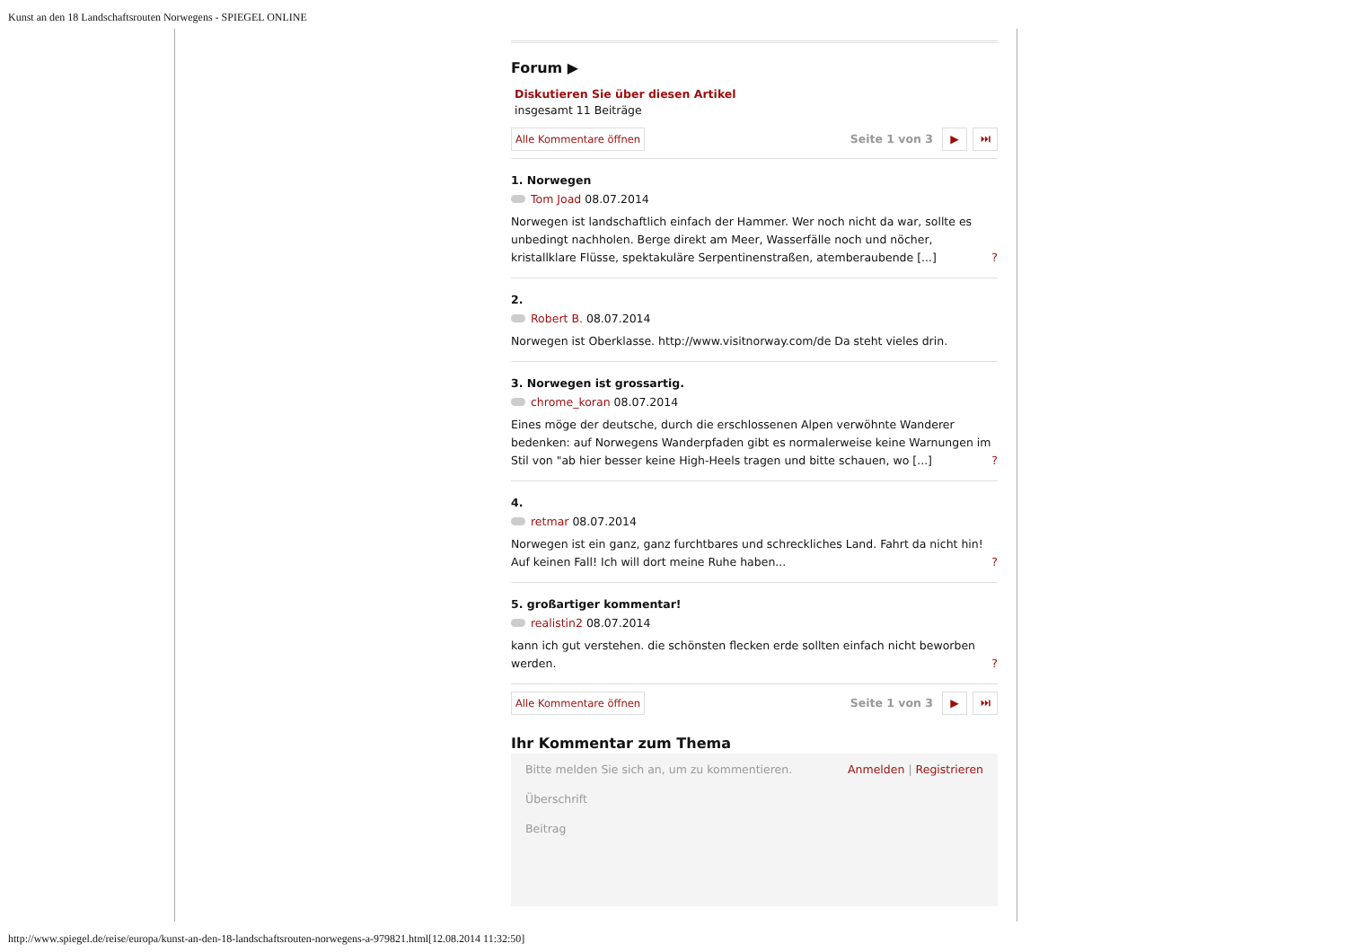Kunst an den 18 Landschaftsrouten Norwegens - SPIEGEL ONLINE
Forum ▶
Diskutieren Sie über diesen Artikel
insgesamt 11 Beiträge
Alle Kommentare öffnen Seite 1 von 3 ▶ ⏭
1. Norwegen
Tom Joad 08.07.2014
Norwegen ist landschaftlich einfach der Hammer. Wer noch nicht da war, sollte es unbedingt nachholen. Berge direkt am Meer, Wasserfälle noch und nöcher, kristallklare Flüsse, spektakuläre Serpentinenstraßen, atemberaubende [...] ?
2.
Robert B. 08.07.2014
Norwegen ist Oberklasse. http://www.visitnorway.com/de Da steht vieles drin.
3. Norwegen ist grossartig.
chrome_koran 08.07.2014
Eines möge der deutsche, durch die erschlossenen Alpen verwöhnte Wanderer bedenken: auf Norwegens Wanderpfaden gibt es normalerweise keine Warnungen im Stil von "ab hier besser keine High-Heels tragen und bitte schauen, wo [...] ?
4.
retmar 08.07.2014
Norwegen ist ein ganz, ganz furchtbares und schreckliches Land. Fahrt da nicht hin! Auf keinen Fall! Ich will dort meine Ruhe haben... ?
5. großartiger kommentar!
realistin2 08.07.2014
kann ich gut verstehen. die schönsten flecken erde sollten einfach nicht beworben werden. ?
Alle Kommentare öffnen Seite 1 von 3 ▶ ⏭
Ihr Kommentar zum Thema
Bitte melden Sie sich an, um zu kommentieren. Anmelden | Registrieren
Überschrift
Beitrag
http://www.spiegel.de/reise/europa/kunst-an-den-18-landschaftsrouten-norwegens-a-979821.html[12.08.2014 11:32:50]